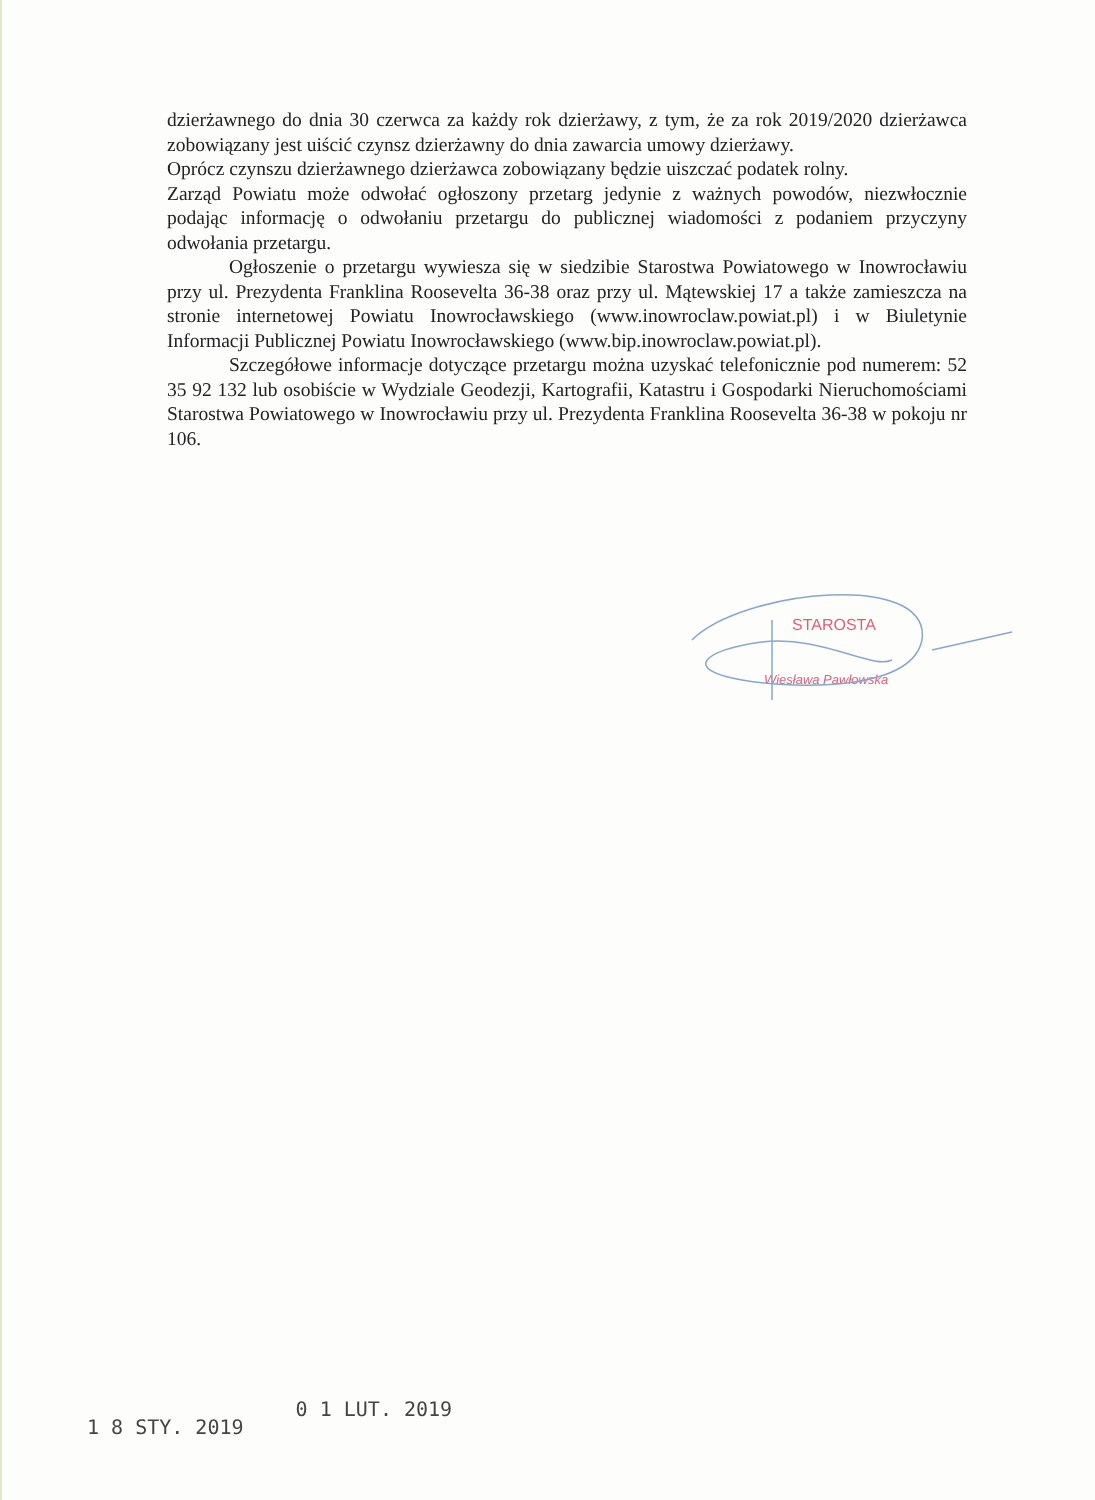dzierżawnego do dnia 30 czerwca za każdy rok dzierżawy, z tym, że za rok 2019/2020 dzierżawca zobowiązany jest uiścić czynsz dzierżawny do dnia zawarcia umowy dzierżawy.
Oprócz czynszu dzierżawnego dzierżawca zobowiązany będzie uiszczać podatek rolny.
Zarząd Powiatu może odwołać ogłoszony przetarg jedynie z ważnych powodów, niezwłocznie podając informację o odwołaniu przetargu do publicznej wiadomości z podaniem przyczyny odwołania przetargu.
Ogłoszenie o przetargu wywiesza się w siedzibie Starostwa Powiatowego w Inowrocławiu przy ul. Prezydenta Franklina Roosevelta 36-38 oraz przy ul. Mątewskiej 17 a także zamieszcza na stronie internetowej Powiatu Inowrocławskiego (www.inowroclaw.powiat.pl) i w Biuletynie Informacji Publicznej Powiatu Inowrocławskiego (www.bip.inowroclaw.powiat.pl).
Szczegółowe informacje dotyczące przetargu można uzyskać telefonicznie pod numerem: 52 35 92 132 lub osobiście w Wydziale Geodezji, Kartografii, Katastru i Gospodarki Nieruchomościami Starostwa Powiatowego w Inowrocławiu przy ul. Prezydenta Franklina Roosevelta 36-38 w pokoju nr 106.
STAROSTA
Wiesława Pawłowska
1 8 STY. 2019 0 1 LUT. 2019